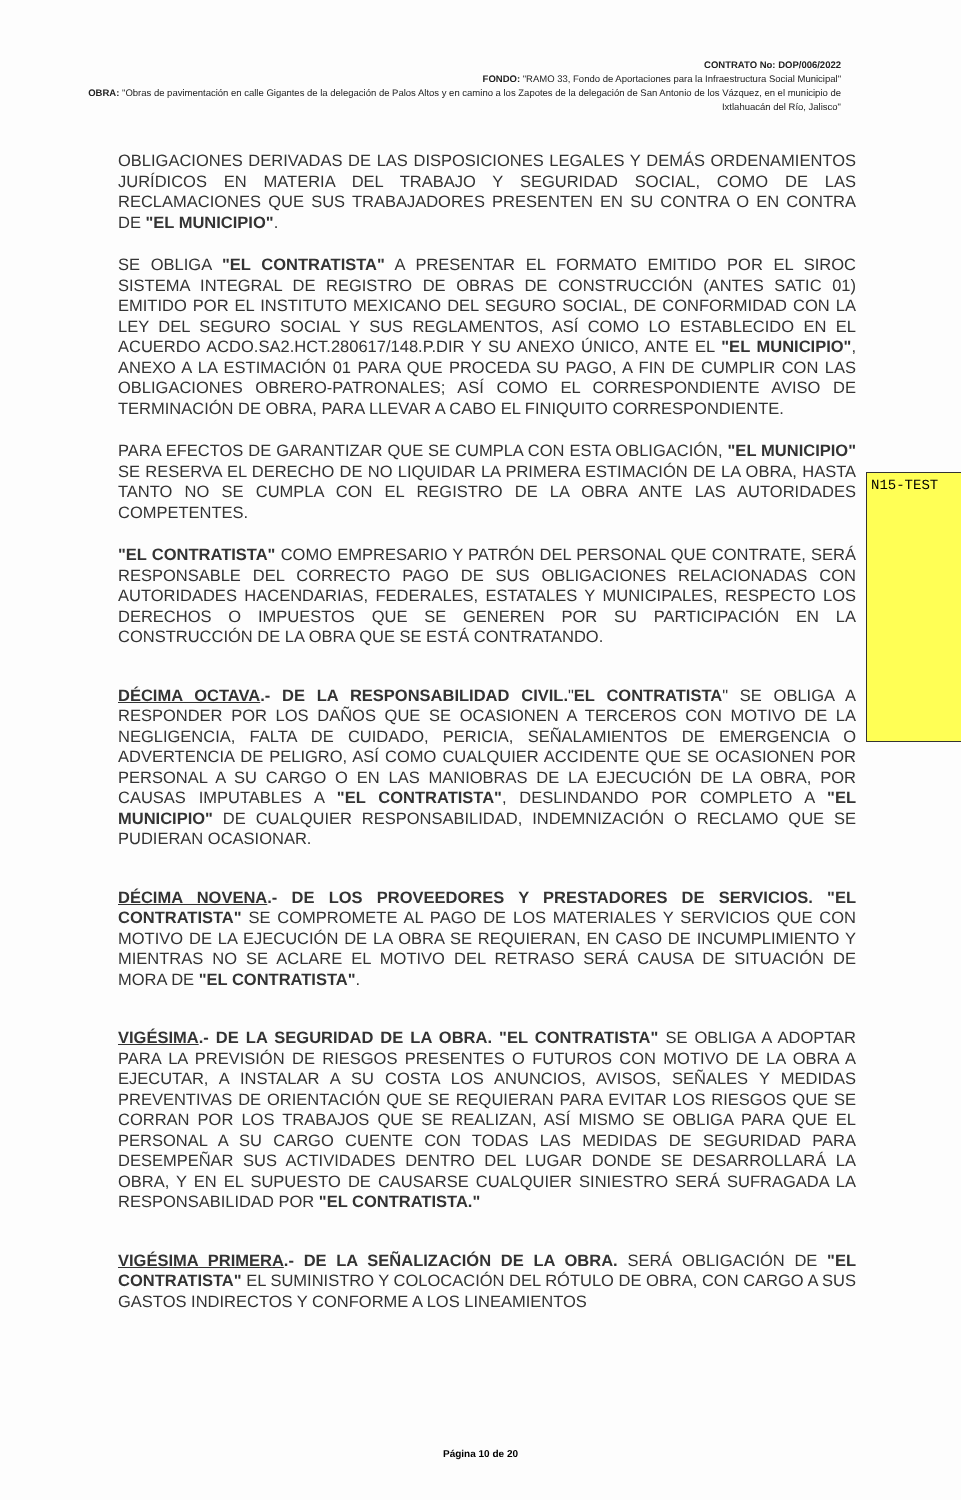CONTRATO No: DOP/006/2022
FONDO: "RAMO 33, Fondo de Aportaciones para la Infraestructura Social Municipal"
OBRA: "Obras de pavimentación en calle Gigantes de la delegación de Palos Altos y en camino a los Zapotes de la delegación de San Antonio de los Vázquez, en el municipio de Ixtlahuacán del Río, Jalisco"
OBLIGACIONES DERIVADAS DE LAS DISPOSICIONES LEGALES Y DEMÁS ORDENAMIENTOS JURÍDICOS EN MATERIA DEL TRABAJO Y SEGURIDAD SOCIAL, COMO DE LAS RECLAMACIONES QUE SUS TRABAJADORES PRESENTEN EN SU CONTRA O EN CONTRA DE "EL MUNICIPIO".
SE OBLIGA "EL CONTRATISTA" A PRESENTAR EL FORMATO EMITIDO POR EL SIROC SISTEMA INTEGRAL DE REGISTRO DE OBRAS DE CONSTRUCCIÓN (ANTES SATIC 01) EMITIDO POR EL INSTITUTO MEXICANO DEL SEGURO SOCIAL, DE CONFORMIDAD CON LA LEY DEL SEGURO SOCIAL Y SUS REGLAMENTOS, ASÍ COMO LO ESTABLECIDO EN EL ACUERDO ACDO.SA2.HCT.280617/148.P.DIR Y SU ANEXO ÚNICO, ANTE EL "EL MUNICIPIO", ANEXO A LA ESTIMACIÓN 01 PARA QUE PROCEDA SU PAGO, A FIN DE CUMPLIR CON LAS OBLIGACIONES OBRERO-PATRONALES; ASÍ COMO EL CORRESPONDIENTE AVISO DE TERMINACIÓN DE OBRA, PARA LLEVAR A CABO EL FINIQUITO CORRESPONDIENTE.
PARA EFECTOS DE GARANTIZAR QUE SE CUMPLA CON ESTA OBLIGACIÓN, "EL MUNICIPIO" SE RESERVA EL DERECHO DE NO LIQUIDAR LA PRIMERA ESTIMACIÓN DE LA OBRA, HASTA TANTO NO SE CUMPLA CON EL REGISTRO DE LA OBRA ANTE LAS AUTORIDADES COMPETENTES.
"EL CONTRATISTA" COMO EMPRESARIO Y PATRÓN DEL PERSONAL QUE CONTRATE, SERÁ RESPONSABLE DEL CORRECTO PAGO DE SUS OBLIGACIONES RELACIONADAS CON AUTORIDADES HACENDARIAS, FEDERALES, ESTATALES Y MUNICIPALES, RESPECTO LOS DERECHOS O IMPUESTOS QUE SE GENEREN POR SU PARTICIPACIÓN EN LA CONSTRUCCIÓN DE LA OBRA QUE SE ESTÁ CONTRATANDO.
DÉCIMA OCTAVA.- DE LA RESPONSABILIDAD CIVIL."EL CONTRATISTA" SE OBLIGA A RESPONDER POR LOS DAÑOS QUE SE OCASIONEN A TERCEROS CON MOTIVO DE LA NEGLIGENCIA, FALTA DE CUIDADO, PERICIA, SEÑALAMIENTOS DE EMERGENCIA O ADVERTENCIA DE PELIGRO, ASÍ COMO CUALQUIER ACCIDENTE QUE SE OCASIONEN POR PERSONAL A SU CARGO O EN LAS MANIOBRAS DE LA EJECUCIÓN DE LA OBRA, POR CAUSAS IMPUTABLES A "EL CONTRATISTA", DESLINDANDO POR COMPLETO A "EL MUNICIPIO" DE CUALQUIER RESPONSABILIDAD, INDEMNIZACIÓN O RECLAMO QUE SE PUDIERAN OCASIONAR.
DÉCIMA NOVENA.- DE LOS PROVEEDORES Y PRESTADORES DE SERVICIOS. "EL CONTRATISTA" SE COMPROMETE AL PAGO DE LOS MATERIALES Y SERVICIOS QUE CON MOTIVO DE LA EJECUCIÓN DE LA OBRA SE REQUIERAN, EN CASO DE INCUMPLIMIENTO Y MIENTRAS NO SE ACLARE EL MOTIVO DEL RETRASO SERÁ CAUSA DE SITUACIÓN DE MORA DE "EL CONTRATISTA".
VIGÉSIMA.- DE LA SEGURIDAD DE LA OBRA. "EL CONTRATISTA" SE OBLIGA A ADOPTAR PARA LA PREVISIÓN DE RIESGOS PRESENTES O FUTUROS CON MOTIVO DE LA OBRA A EJECUTAR, A INSTALAR A SU COSTA LOS ANUNCIOS, AVISOS, SEÑALES Y MEDIDAS PREVENTIVAS DE ORIENTACIÓN QUE SE REQUIERAN PARA EVITAR LOS RIESGOS QUE SE CORRAN POR LOS TRABAJOS QUE SE REALIZAN, ASÍ MISMO SE OBLIGA PARA QUE EL PERSONAL A SU CARGO CUENTE CON TODAS LAS MEDIDAS DE SEGURIDAD PARA DESEMPEÑAR SUS ACTIVIDADES DENTRO DEL LUGAR DONDE SE DESARROLLARÁ LA OBRA, Y EN EL SUPUESTO DE CAUSARSE CUALQUIER SINIESTRO SERÁ SUFRAGADA LA RESPONSABILIDAD POR "EL CONTRATISTA."
VIGÉSIMA PRIMERA.- DE LA SEÑALIZACIÓN DE LA OBRA. SERÁ OBLIGACIÓN DE "EL CONTRATISTA" EL SUMINISTRO Y COLOCACIÓN DEL RÓTULO DE OBRA, CON CARGO A SUS GASTOS INDIRECTOS Y CONFORME A LOS LINEAMIENTOS
N15-TEST
Página 10 de 20